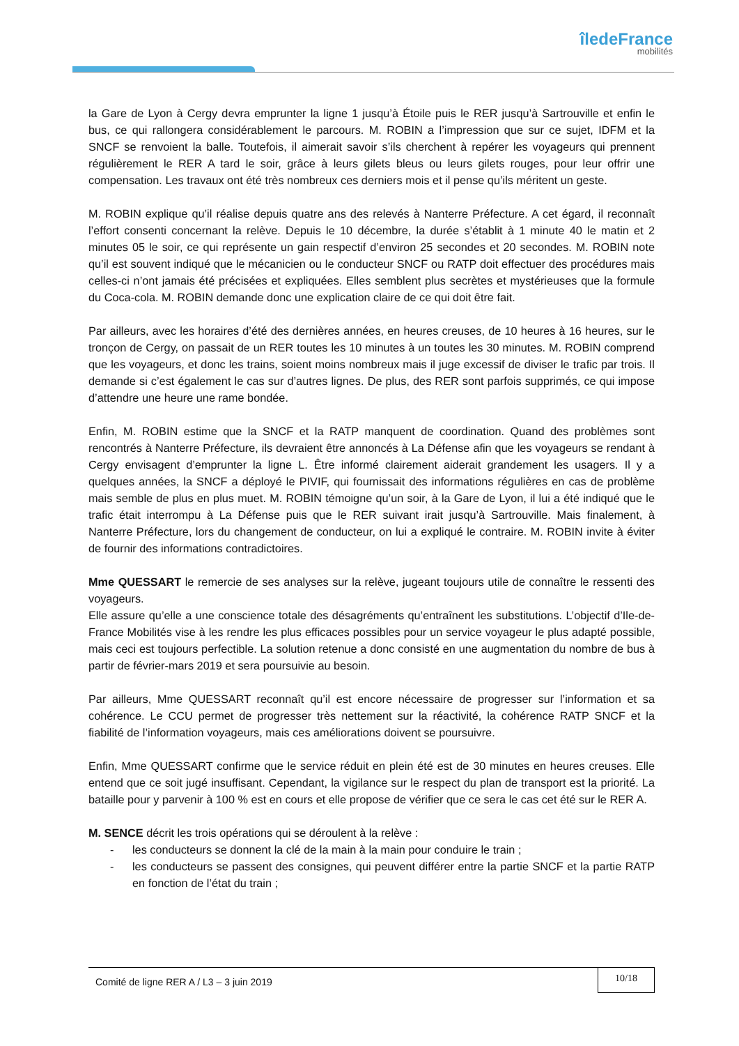îledeFrance
mobilités
la Gare de Lyon à Cergy devra emprunter la ligne 1 jusqu’à Étoile puis le RER jusqu’à Sartrouville et enfin le bus, ce qui rallongera considérablement le parcours. M. ROBIN a l’impression que sur ce sujet, IDFM et la SNCF se renvoient la balle. Toutefois, il aimerait savoir s’ils cherchent à repérer les voyageurs qui prennent régulièrement le RER A tard le soir, grâce à leurs gilets bleus ou leurs gilets rouges, pour leur offrir une compensation. Les travaux ont été très nombreux ces derniers mois et il pense qu’ils méritent un geste.
M. ROBIN explique qu’il réalise depuis quatre ans des relevés à Nanterre Préfecture. A cet égard, il reconnaît l’effort consenti concernant la relève. Depuis le 10 décembre, la durée s’établit à 1 minute 40 le matin et 2 minutes 05 le soir, ce qui représente un gain respectif d’environ 25 secondes et 20 secondes. M. ROBIN note qu’il est souvent indiqué que le mécanicien ou le conducteur SNCF ou RATP doit effectuer des procédures mais celles-ci n’ont jamais été précisées et expliquées. Elles semblent plus secrètes et mystérieuses que la formule du Coca-cola. M. ROBIN demande donc une explication claire de ce qui doit être fait.
Par ailleurs, avec les horaires d’été des dernières années, en heures creuses, de 10 heures à 16 heures, sur le tronçon de Cergy, on passait de un RER toutes les 10 minutes à un toutes les 30 minutes. M. ROBIN comprend que les voyageurs, et donc les trains, soient moins nombreux mais il juge excessif de diviser le trafic par trois. Il demande si c’est également le cas sur d’autres lignes. De plus, des RER sont parfois supprimés, ce qui impose d’attendre une heure une rame bondée.
Enfin, M. ROBIN estime que la SNCF et la RATP manquent de coordination. Quand des problèmes sont rencontrés à Nanterre Préfecture, ils devraient être annoncés à La Défense afin que les voyageurs se rendant à Cergy envisagent d’emprunter la ligne L. Être informé clairement aiderait grandement les usagers. Il y a quelques années, la SNCF a déployé le PIVIF, qui fournissait des informations régulières en cas de problème mais semble de plus en plus muet. M. ROBIN témoigne qu’un soir, à la Gare de Lyon, il lui a été indiqué que le trafic était interrompu à La Défense puis que le RER suivant irait jusqu’à Sartrouville. Mais finalement, à Nanterre Préfecture, lors du changement de conducteur, on lui a expliqué le contraire. M. ROBIN invite à éviter de fournir des informations contradictoires.
Mme QUESSART le remercie de ses analyses sur la relève, jugeant toujours utile de connaître le ressenti des voyageurs.
Elle assure qu’elle a une conscience totale des désagréments qu’entraînent les substitutions. L’objectif d’Ile-de-France Mobilités vise à les rendre les plus efficaces possibles pour un service voyageur le plus adapté possible, mais ceci est toujours perfectible. La solution retenue a donc consisté en une augmentation du nombre de bus à partir de février-mars 2019 et sera poursuivie au besoin.
Par ailleurs, Mme QUESSART reconnaît qu’il est encore nécessaire de progresser sur l’information et sa cohérence. Le CCU permet de progresser très nettement sur la réactivité, la cohérence RATP SNCF et la fiabilité de l’information voyageurs, mais ces améliorations doivent se poursuivre.
Enfin, Mme QUESSART confirme que le service réduit en plein été est de 30 minutes en heures creuses. Elle entend que ce soit jugé insuffisant. Cependant, la vigilance sur le respect du plan de transport est la priorité. La bataille pour y parvenir à 100 % est en cours et elle propose de vérifier que ce sera le cas cet été sur le RER A.
M. SENCE décrit les trois opérations qui se déroulent à la relève :
- les conducteurs se donnent la clé de la main à la main pour conduire le train ;
- les conducteurs se passent des consignes, qui peuvent différer entre la partie SNCF et la partie RATP en fonction de l’état du train ;
Comité de ligne RER A / L3 – 3 juin 2019
10/18